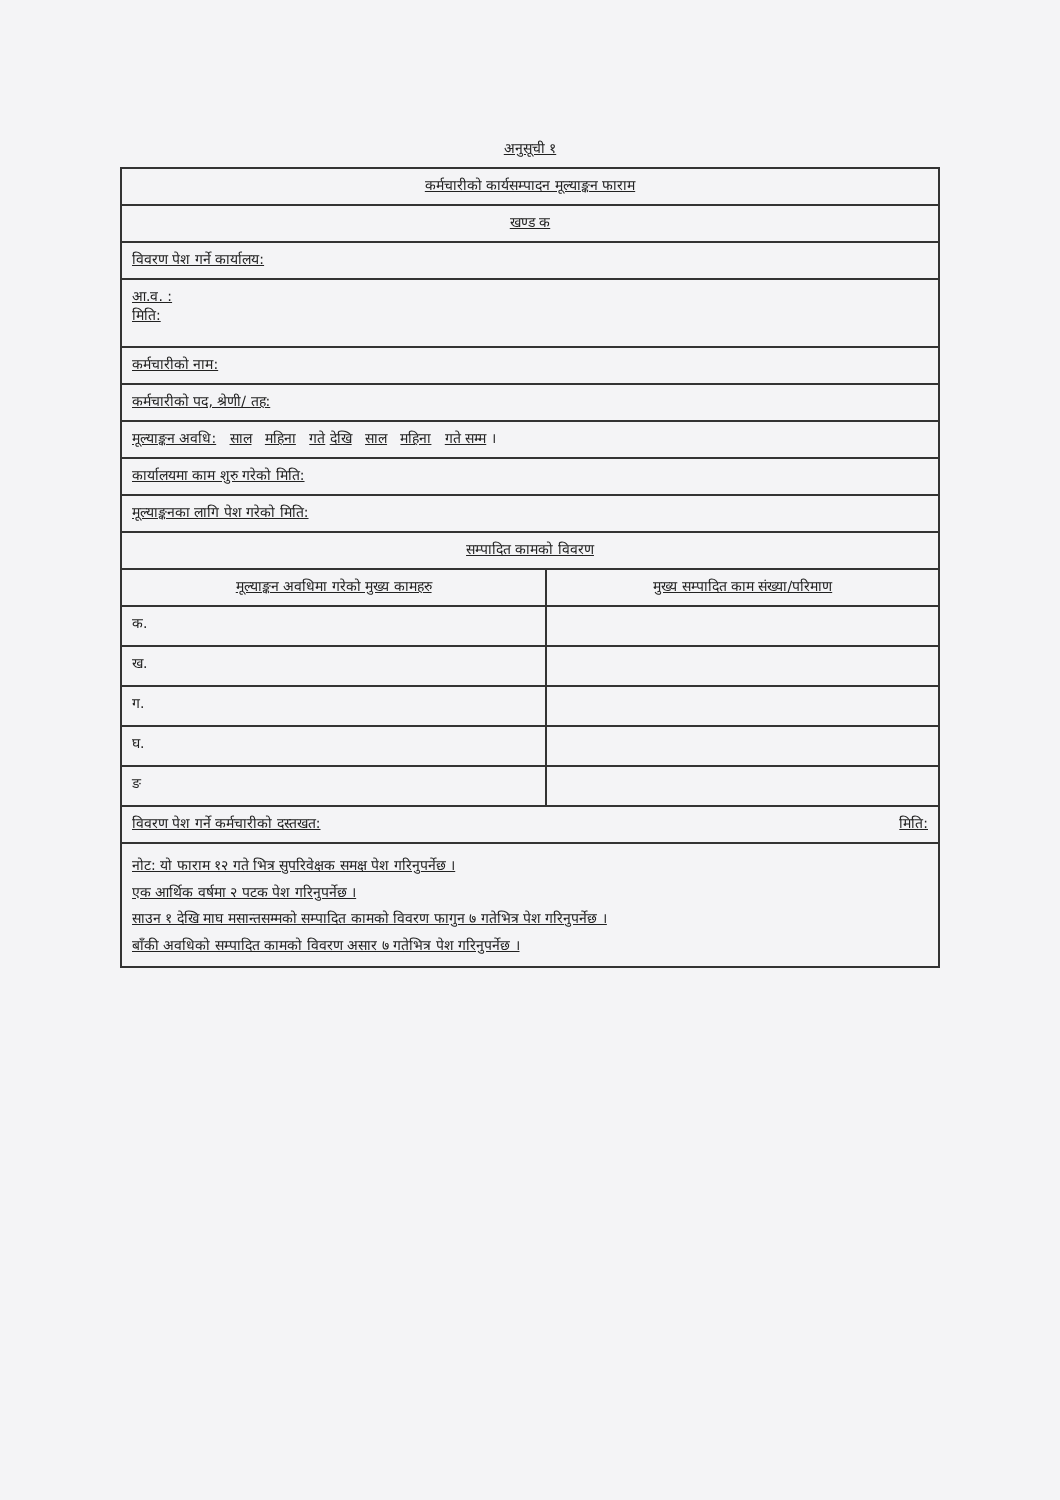अनुसूची १
| कर्मचारीको कार्यसम्पादन मूल्याङ्कन फाराम | |
| खण्ड क | |
| विवरण पेश गर्ने कार्यालय: | |
| आ.व. : मिति: | |
| कर्मचारीको नाम: | |
| कर्मचारीको पद, श्रेणी/ तह: | |
| मूल्याङ्कन अवधि: साल महिना गते देखि साल महिना गते सम्म । | |
| कार्यालयमा काम शुरु गरेको मिति: | |
| मूल्याङ्कनका लागि पेश गरेको मिति: | |
| सम्पादित कामको विवरण | |
| मूल्याङ्कन अवधिमा गरेको मुख्य कामहरु | मुख्य सम्पादित काम संख्या/परिमाण |
| क. | |
| ख. | |
| ग. | |
| घ. | |
| ङ | |
| विवरण पेश गर्ने कर्मचारीको दस्तखत: मिति: | |
| नोट: यो फाराम १२ गते भित्र सुपरिवेक्षक समक्ष पेश गरिनुपर्नेछ । एक आर्थिक वर्षमा २ पटक पेश गरिनुपर्नेछ । साउन १ देखि माघ मसान्तसम्मको सम्पादित कामको विवरण फागुन ७ गतेभित्र पेश गरिनुपर्नेछ । बाँकी अवधिको सम्पादित कामको विवरण असार ७ गतेभित्र पेश गरिनुपर्नेछ । | |